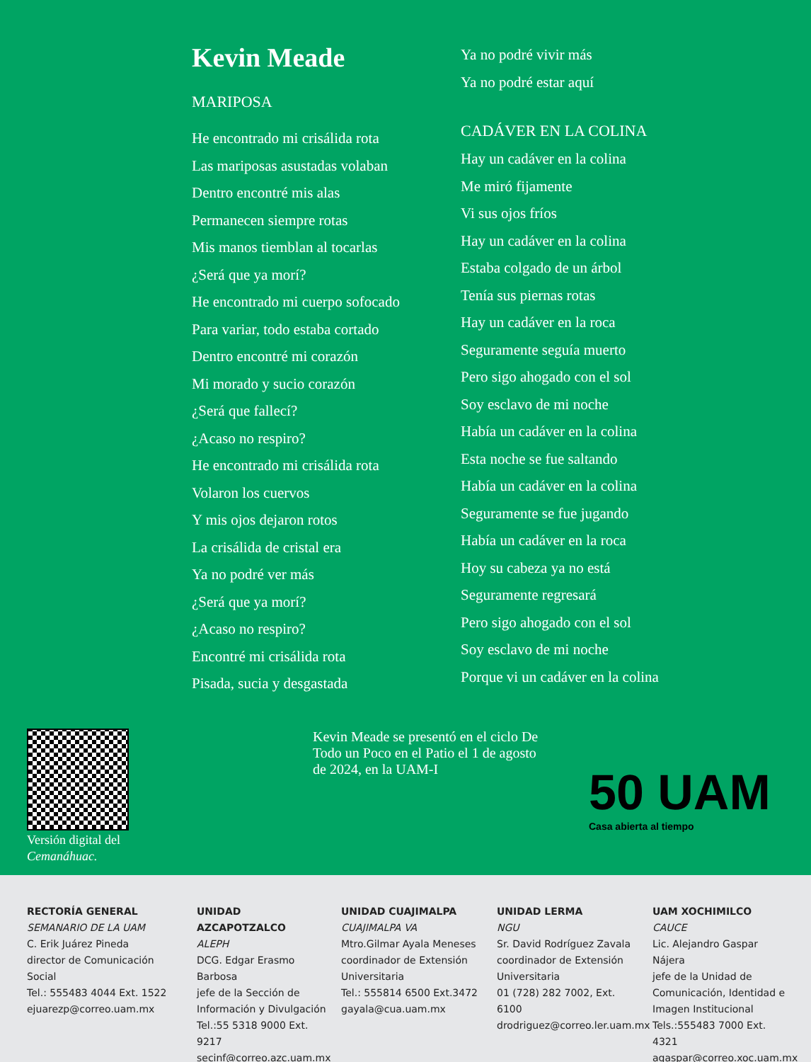Kevin Meade
MARIPOSA
He encontrado mi crisálida rota
Las mariposas asustadas volaban
Dentro encontré mis alas
Permanecen siempre rotas
Mis manos tiemblan al tocarlas
¿Será que ya morí?
He encontrado mi cuerpo sofocado
Para variar, todo estaba cortado
Dentro encontré mi corazón
Mi morado y sucio corazón
¿Será que fallecí?
¿Acaso no respiro?
He encontrado mi crisálida rota
Volaron los cuervos
Y mis ojos dejaron rotos
La crisálida de cristal era
Ya no podré ver más
¿Será que ya morí?
¿Acaso no respiro?
Encontré mi crisálida rota
Pisada, sucia y desgastada
Ya no podré vivir más
Ya no podré estar aquí
CADÁVER EN LA COLINA
Hay un cadáver en la colina
Me miró fijamente
Vi sus ojos fríos
Hay un cadáver en la colina
Estaba colgado de un árbol
Tenía sus piernas rotas
Hay un cadáver en la roca
Seguramente seguía muerto
Pero sigo ahogado con el sol
Soy esclavo de mi noche
Había un cadáver en la colina
Esta noche se fue saltando
Había un cadáver en la colina
Seguramente se fue jugando
Había un cadáver en la roca
Hoy su cabeza ya no está
Seguramente regresará
Pero sigo ahogado con el sol
Soy esclavo de mi noche
Porque vi un cadáver en la colina
Versión digital del Cemanáhuac.
Kevin Meade se presentó en el ciclo De Todo un Poco en el Patio el 1 de agosto de 2024, en la UAM-I
50 UAM
Casa abierta al tiempo
RECTORÍA GENERAL
SEMANARIO DE LA UAM
C. Erik Juárez Pineda
director de Comunicación Social
Tel.: 555483 4044 Ext. 1522
ejuarezp@correo.uam.mx
UNIDAD AZCAPOTZALCO
ALEPH
DCG. Edgar Erasmo Barbosa
jefe de la Sección de Información y Divulgación
Tel.:55 5318 9000 Ext. 9217
secinf@correo.azc.uam.mx
UNIDAD CUAJIMALPA
CUAJIMALPA VA
Mtro.Gilmar Ayala Meneses
coordinador de Extensión Universitaria
Tel.: 555814 6500 Ext.3472
gayala@cua.uam.mx
UNIDAD LERMA
NGU
Sr. David Rodríguez Zavala
coordinador de Extensión Universitaria
01 (728) 282 7002, Ext. 6100
drodriguez@correo.ler.uam.mx
UAM XOCHIMILCO
CAUCE
Lic. Alejandro Gaspar Nájera
jefe de la Unidad de Comunicación, Identidad e Imagen Institucional
Tels.:555483 7000 Ext. 4321
agaspar@correo.xoc.uam.mx